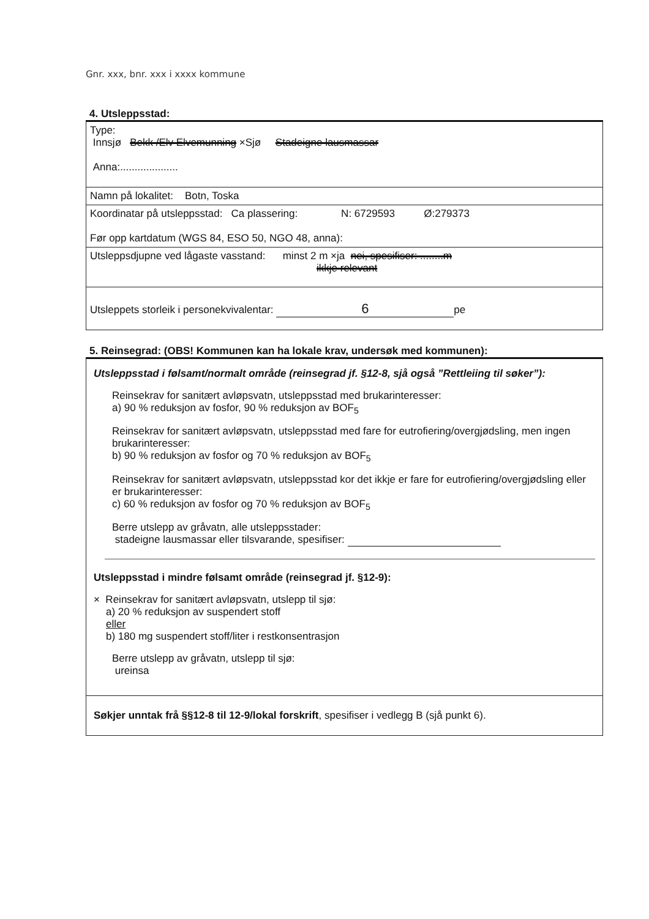Gnr. xxx, bnr. xxx i xxxx kommune
4. Utsleppsstad:
Type:
Innsjø Bekk /Elv Elvemunning ×Sjø Stadeigne lausmassar
Anna:....................
Namn på lokalitet: Botn, Toska
Koordinatar på utsleppsstad: Ca plassering: N: 6729593 Ø:279373
Før opp kartdatum (WGS 84, ESO 50, NGO 48, anna):
Utsleppsdjupne ved lågaste vasstand: minst 2 m ×ja nei, spesifiser: ........m
ikkje relevant
Utsleppets storleik i personekvivalentar: 6 pe
5. Reinsegrad: (OBS! Kommunen kan ha lokale krav, undersøk med kommunen):
Utsleppsstad i følsamt/normalt område (reinsegrad jf. §12-8, sjå også ”Rettleiing til søker”):
Reinsekrav for sanitært avløpsvatn, utsleppsstad med brukarinteresser:
a) 90 % reduksjon av fosfor, 90 % reduksjon av BOF<sub>5</sub>
Reinsekrav for sanitært avløpsvatn, utsleppsstad med fare for eutrofiering/overgjødsling, men ingen brukarinteresser:
b) 90 % reduksjon av fosfor og 70 % reduksjon av BOF<sub>5</sub>
Reinsekrav for sanitært avløpsvatn, utsleppsstad kor det ikkje er fare for eutrofiering/overgjødsling eller er brukarinteresser:
c) 60 % reduksjon av fosfor og 70 % reduksjon av BOF<sub>5</sub>
Berre utslepp av gråvatn, alle utsleppsstader:
stadeigne lausmassar eller tilsvarande, spesifiser:
Utsleppsstad i mindre følsamt område (reinsegrad jf. §12-9):
× Reinsekrav for sanitært avløpsvatn, utslepp til sjø:
a) 20 % reduksjon av suspendert stoff
eller
b) 180 mg suspendert stoff/liter i restkonsentrasjon
Berre utslepp av gråvatn, utslepp til sjø:
ureinsa
Søkjer unntak frå §§12-8 til 12-9/lokal forskrift, spesifiser i vedlegg B (sjå punkt 6).